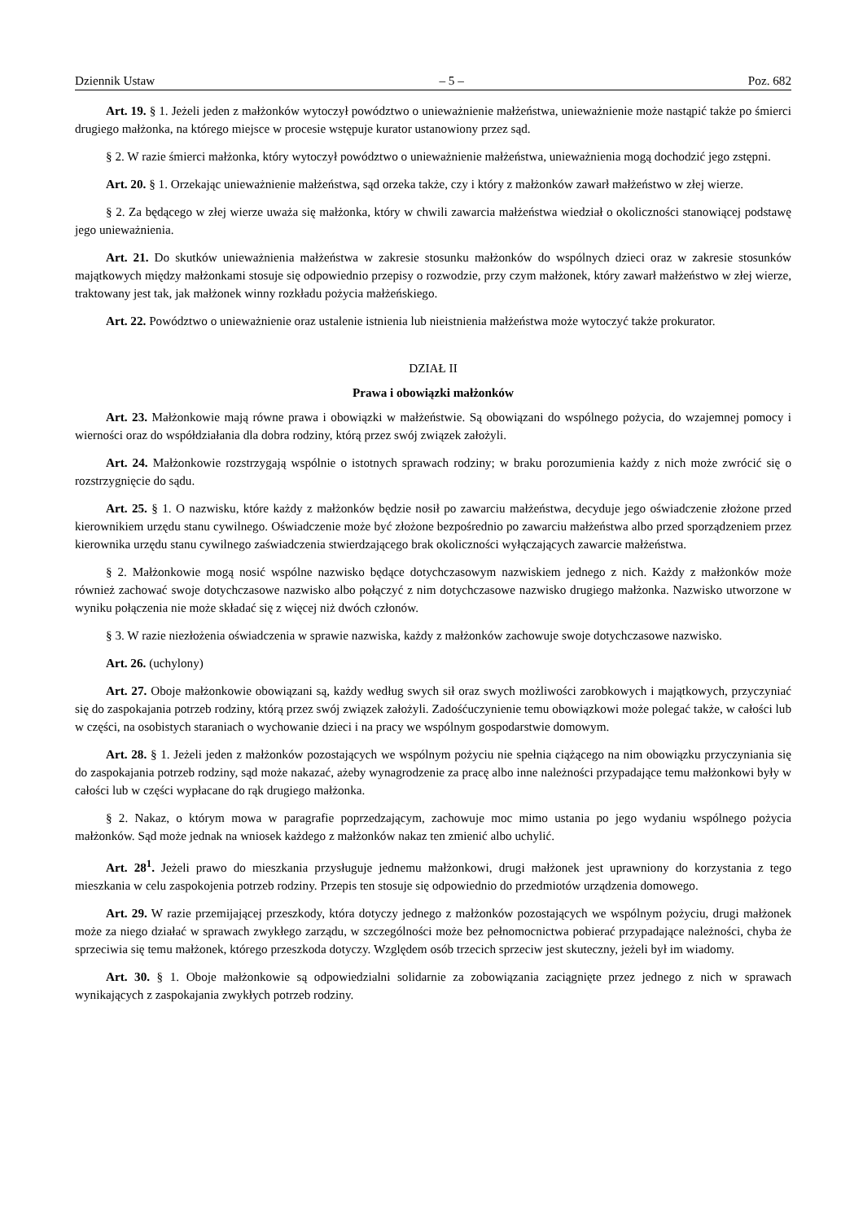Dziennik Ustaw – 5 – Poz. 682
Art. 19. § 1. Jeżeli jeden z małżonków wytoczył powództwo o unieważnienie małżeństwa, unieważnienie może nastąpić także po śmierci drugiego małżonka, na którego miejsce w procesie wstępuje kurator ustanowiony przez sąd.
§ 2. W razie śmierci małżonka, który wytoczył powództwo o unieważnienie małżeństwa, unieważnienia mogą dochodzić jego zstępni.
Art. 20. § 1. Orzekając unieważnienie małżeństwa, sąd orzeka także, czy i który z małżonków zawarł małżeństwo w złej wierze.
§ 2. Za będącego w złej wierze uważa się małżonka, który w chwili zawarcia małżeństwa wiedział o okoliczności stanowiącej podstawę jego unieważnienia.
Art. 21. Do skutków unieważnienia małżeństwa w zakresie stosunku małżonków do wspólnych dzieci oraz w zakresie stosunków majątkowych między małżonkami stosuje się odpowiednio przepisy o rozwodzie, przy czym małżonek, który zawarł małżeństwo w złej wierze, traktowany jest tak, jak małżonek winny rozkładu pożycia małżeńskiego.
Art. 22. Powództwo o unieważnienie oraz ustalenie istnienia lub nieistnienia małżeństwa może wytoczyć także prokurator.
DZIAŁ II
Prawa i obowiązki małżonków
Art. 23. Małżonkowie mają równe prawa i obowiązki w małżeństwie. Są obowiązani do wspólnego pożycia, do wzajemnej pomocy i wierności oraz do współdziałania dla dobra rodziny, którą przez swój związek założyli.
Art. 24. Małżonkowie rozstrzygają wspólnie o istotnych sprawach rodziny; w braku porozumienia każdy z nich może zwrócić się o rozstrzygnięcie do sądu.
Art. 25. § 1. O nazwisku, które każdy z małżonków będzie nosił po zawarciu małżeństwa, decyduje jego oświadczenie złożone przed kierownikiem urzędu stanu cywilnego. Oświadczenie może być złożone bezpośrednio po zawarciu małżeństwa albo przed sporządzeniem przez kierownika urzędu stanu cywilnego zaświadczenia stwierdzającego brak okoliczności wyłączających zawarcie małżeństwa.
§ 2. Małżonkowie mogą nosić wspólne nazwisko będące dotychczasowym nazwiskiem jednego z nich. Każdy z małżonków może również zachować swoje dotychczasowe nazwisko albo połączyć z nim dotychczasowe nazwisko drugiego małżonka. Nazwisko utworzone w wyniku połączenia nie może składać się z więcej niż dwóch członów.
§ 3. W razie niezłożenia oświadczenia w sprawie nazwiska, każdy z małżonków zachowuje swoje dotychczasowe nazwisko.
Art. 26. (uchylony)
Art. 27. Oboje małżonkowie obowiązani są, każdy według swych sił oraz swych możliwości zarobkowych i majątkowych, przyczyniać się do zaspokajania potrzeb rodziny, którą przez swój związek założyli. Zadośćuczynienie temu obowiązkowi może polegać także, w całości lub w części, na osobistych staraniach o wychowanie dzieci i na pracy we wspólnym gospodarstwie domowym.
Art. 28. § 1. Jeżeli jeden z małżonków pozostających we wspólnym pożyciu nie spełnia ciążącego na nim obowiązku przyczyniania się do zaspokajania potrzeb rodziny, sąd może nakazać, ażeby wynagrodzenie za pracę albo inne należności przypadające temu małżonkowi były w całości lub w części wypłacane do rąk drugiego małżonka.
§ 2. Nakaz, o którym mowa w paragrafie poprzedzającym, zachowuje moc mimo ustania po jego wydaniu wspólnego pożycia małżonków. Sąd może jednak na wniosek każdego z małżonków nakaz ten zmienić albo uchylić.
Art. 28<sup>1</sup>. Jeżeli prawo do mieszkania przysługuje jednemu małżonkowi, drugi małżonek jest uprawniony do korzystania z tego mieszkania w celu zaspokojenia potrzeb rodziny. Przepis ten stosuje się odpowiednio do przedmiotów urządzenia domowego.
Art. 29. W razie przemijającej przeszkody, która dotyczy jednego z małżonków pozostających we wspólnym pożyciu, drugi małżonek może za niego działać w sprawach zwykłego zarządu, w szczególności może bez pełnomocnictwa pobierać przypadające należności, chyba że sprzeciwia się temu małżonek, którego przeszkoda dotyczy. Względem osób trzecich sprzeciw jest skuteczny, jeżeli był im wiadomy.
Art. 30. § 1. Oboje małżonkowie są odpowiedzialni solidarnie za zobowiązania zaciągnięte przez jednego z nich w sprawach wynikających z zaspokajania zwykłych potrzeb rodziny.